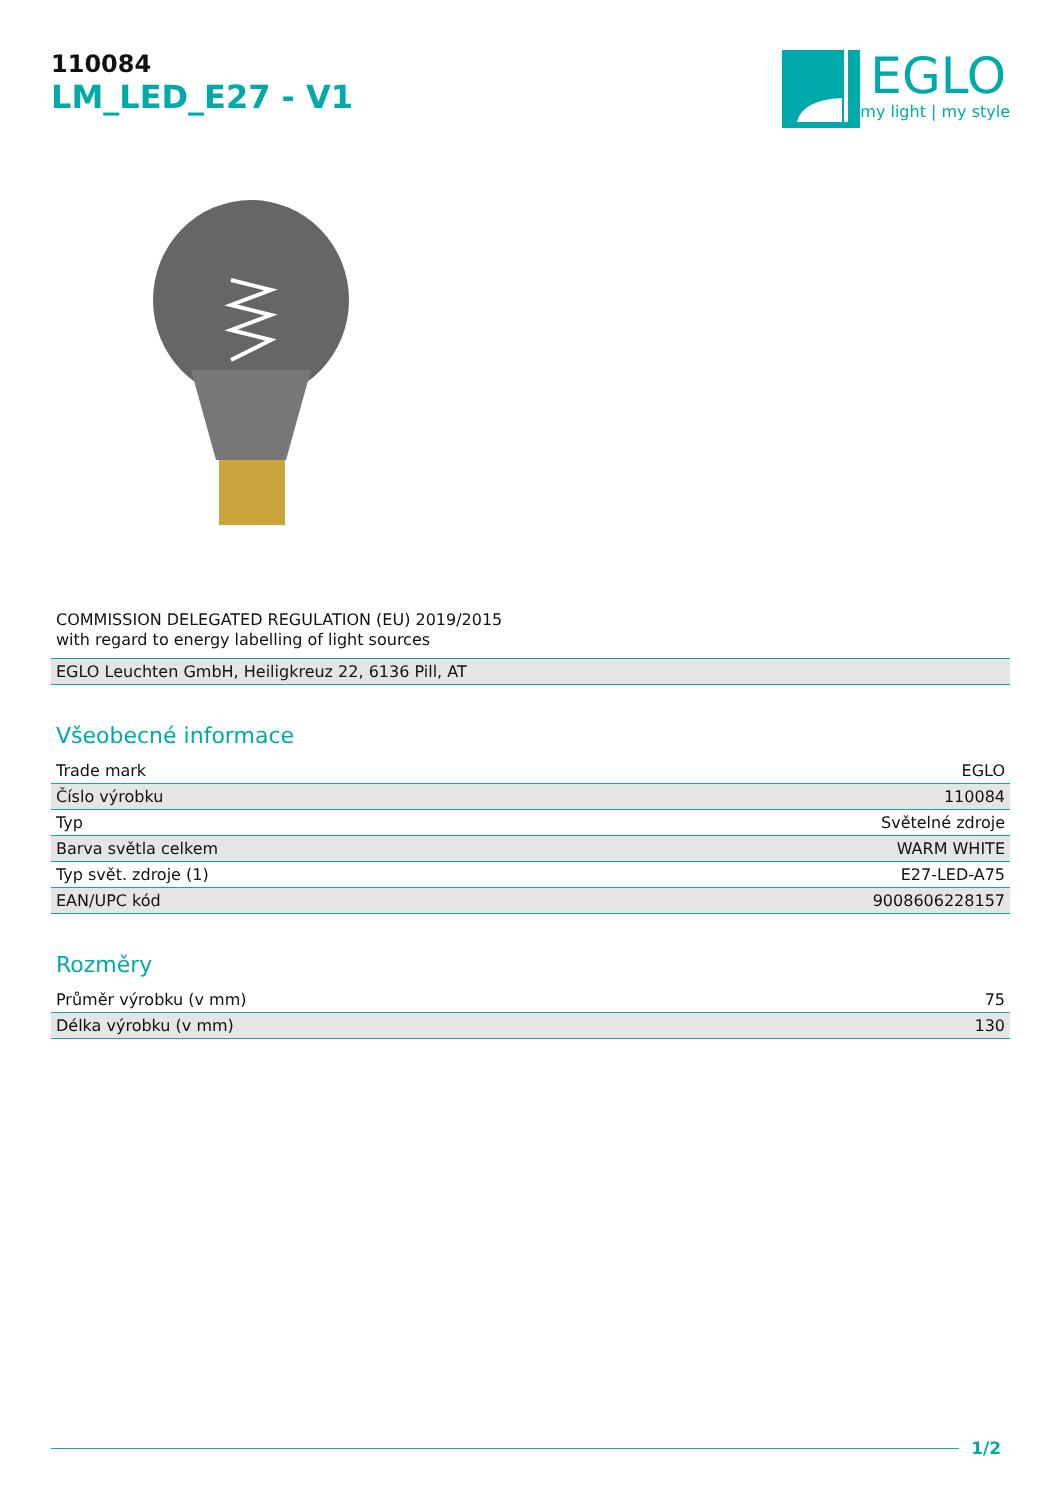110084
LM_LED_E27 - V1
EGLO
my light | my style
COMMISSION DELEGATED REGULATION (EU) 2019/2015
with regard to energy labelling of light sources
| EGLO Leuchten GmbH, Heiligkreuz 22, 6136 Pill, AT |
Všeobecné informace
| Trade mark | EGLO |
| Číslo výrobku | 110084 |
| Typ | Světelné zdroje |
| Barva světla celkem | WARM WHITE |
| Typ svět. zdroje (1) | E27-LED-A75 |
| EAN/UPC kód | 9008606228157 |
Rozměry
| Průměr výrobku (v mm) | 75 |
| Délka výrobku (v mm) | 130 |
1/2